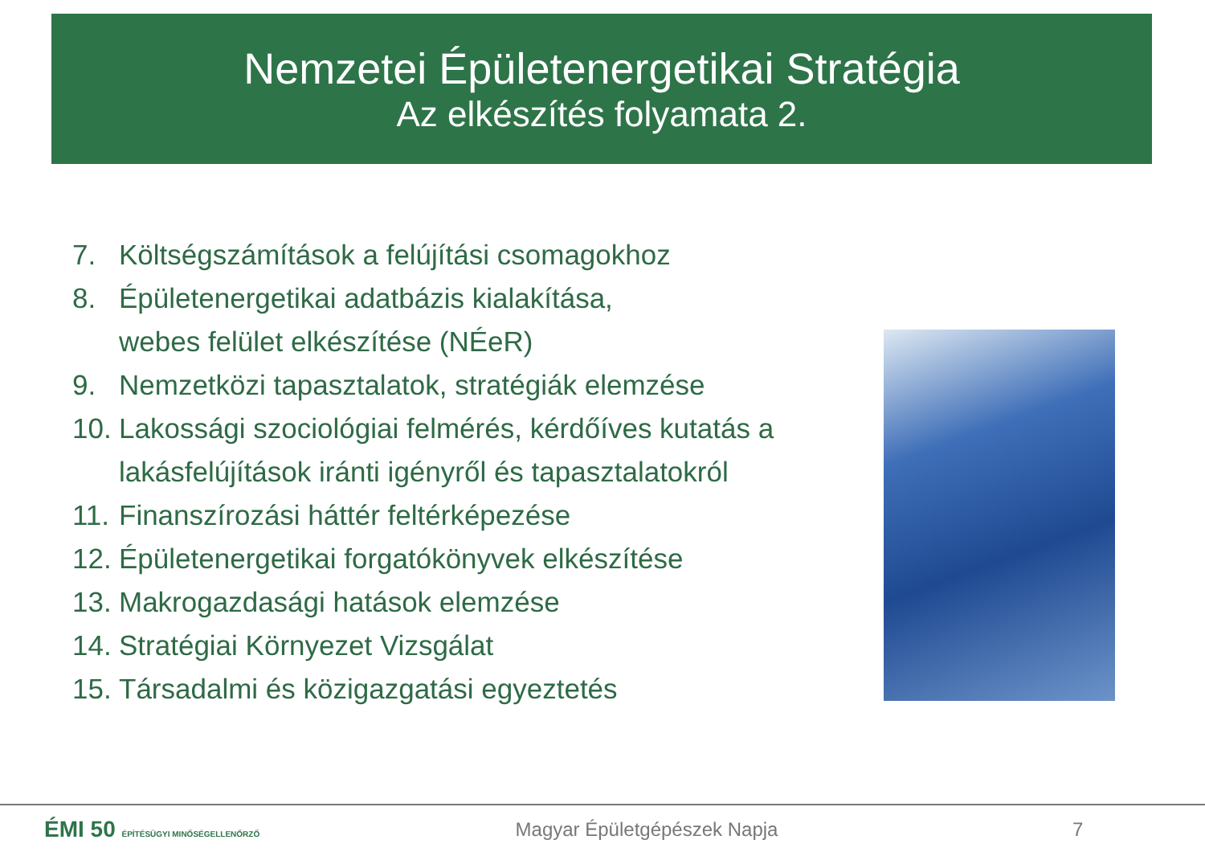Nemzetei Épületenergetikai Stratégia
Az elkészítés folyamata 2.
7. Költségszámítások a felújítási csomagokhoz
8. Épületenergetikai adatbázis kialakítása,
webes felület elkészítése (NÉeR)
9. Nemzetközi tapasztalatok, stratégiák elemzése
10. Lakossági szociológiai felmérés, kérdőíves kutatás a lakásfelújítások iránti igényről és tapasztalatokról
11. Finanszírozási háttér feltérképezése
12. Épületenergetikai forgatókönyvek elkészítése
13. Makrogazdasági hatások elemzése
14. Stratégiai Környezet Vizsgálat
15. Társadalmi és közigazgatási egyeztetés
ÉMI 50 ÉPÍTÉSÜGYI MINŐSÉGELLENŐRZŐ
Magyar Épületgépészek Napja 7